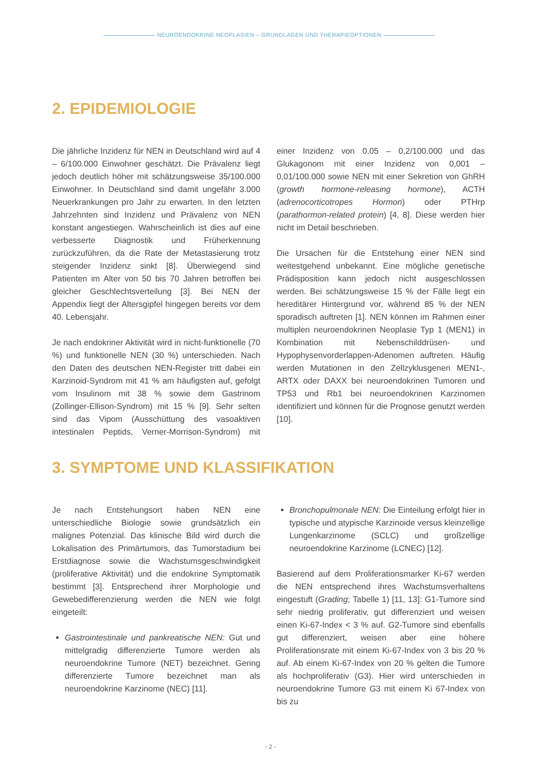NEUROENDOKRINE NEOPLASIEN – GRUNDLAGEN UND THERAPIEOPTIONEN
2. EPIDEMIOLOGIE
Die jährliche Inzidenz für NEN in Deutschland wird auf 4 – 6/100.000 Einwohner geschätzt. Die Prävalenz liegt jedoch deutlich höher mit schätzungsweise 35/100.000 Einwohner. In Deutschland sind damit ungefähr 3.000 Neuerkrankungen pro Jahr zu erwarten. In den letzten Jahrzehnten sind Inzidenz und Prävalenz von NEN konstant angestiegen. Wahrscheinlich ist dies auf eine verbesserte Diagnostik und Früherkennung zurückzuführen, da die Rate der Metastasierung trotz steigender Inzidenz sinkt [8]. Überwiegend sind Patienten im Alter von 50 bis 70 Jahren betroffen bei gleicher Geschlechtsverteilung [3]. Bei NEN der Appendix liegt der Altersgipfel hingegen bereits vor dem 40. Lebensjahr.
Je nach endokriner Aktivität wird in nicht-funktionelle (70 %) und funktionelle NEN (30 %) unterschieden. Nach den Daten des deutschen NEN-Register tritt dabei ein Karzinoid-Syndrom mit 41 % am häufigsten auf, gefolgt vom Insulinom mit 38 % sowie dem Gastrinom (Zollinger-Ellison-Syndrom) mit 15 % [9]. Sehr selten sind das Vipom (Ausschüttung des vasoaktiven intestinalen Peptids, Verner-Morrison-Syndrom) mit einer Inzidenz von 0,05 – 0,2/100.000 und das Glukagonom mit einer Inzidenz von 0,001 – 0,01/100.000 sowie NEN mit einer Sekretion von GhRH (growth hormone-releasing hormone), ACTH (adrenocorticotropes Hormon) oder PTHrp (parathormon-related protein) [4, 8]. Diese werden hier nicht im Detail beschrieben.
Die Ursachen für die Entstehung einer NEN sind weitestgehend unbekannt. Eine mögliche genetische Prädisposition kann jedoch nicht ausgeschlossen werden. Bei schätzungsweise 15 % der Fälle liegt ein hereditärer Hintergrund vor, während 85 % der NEN sporadisch auftreten [1]. NEN können im Rahmen einer multiplen neuroendokrinen Neoplasie Typ 1 (MEN1) in Kombination mit Nebenschilddrüsen- und Hypophysenvorderlappen-Adenomen auftreten. Häufig werden Mutationen in den Zellzyklusgenen MEN1-, ARTX oder DAXX bei neuroendokrinen Tumoren und TP53 und Rb1 bei neuroendokrinen Karzinomen identifiziert und können für die Prognose genutzt werden [10].
3. SYMPTOME UND KLASSIFIKATION
Je nach Entstehungsort haben NEN eine unterschiedliche Biologie sowie grundsätzlich ein malignes Potenzial. Das klinische Bild wird durch die Lokalisation des Primärtumors, das Tumorstadium bei Erstdiagnose sowie die Wachstumsgeschwindigkeit (proliferative Aktivität) und die endokrine Symptomatik bestimmt [3]. Entsprechend ihrer Morphologie und Gewebedifferenzierung werden die NEN wie folgt eingeteilt:
Gastrointestinale und pankreatische NEN: Gut und mittelgradig differenzierte Tumore werden als neuroendokrine Tumore (NET) bezeichnet. Gering differenzierte Tumore bezeichnet man als neuroendokrine Karzinome (NEC) [11].
Bronchopulmonale NEN: Die Einteilung erfolgt hier in typische und atypische Karzinoide versus kleinzellige Lungenkarzinome (SCLC) und großzellige neuroendokrine Karzinome (LCNEC) [12].
Basierend auf dem Proliferationsmarker Ki-67 werden die NEN entsprechend ihres Wachstumsverhaltens eingestuft (Grading; Tabelle 1) [11, 13]: G1-Tumore sind sehr niedrig proliferativ, gut differenziert und weisen einen Ki-67-Index < 3 % auf. G2-Tumore sind ebenfalls gut differenziert, weisen aber eine höhere Proliferationsrate mit einem Ki-67-Index von 3 bis 20 % auf. Ab einem Ki-67-Index von 20 % gelten die Tumore als hochproliferativ (G3). Hier wird unterschieden in neuroendokrine Tumore G3 mit einem Ki 67-Index von bis zu
- 2 -